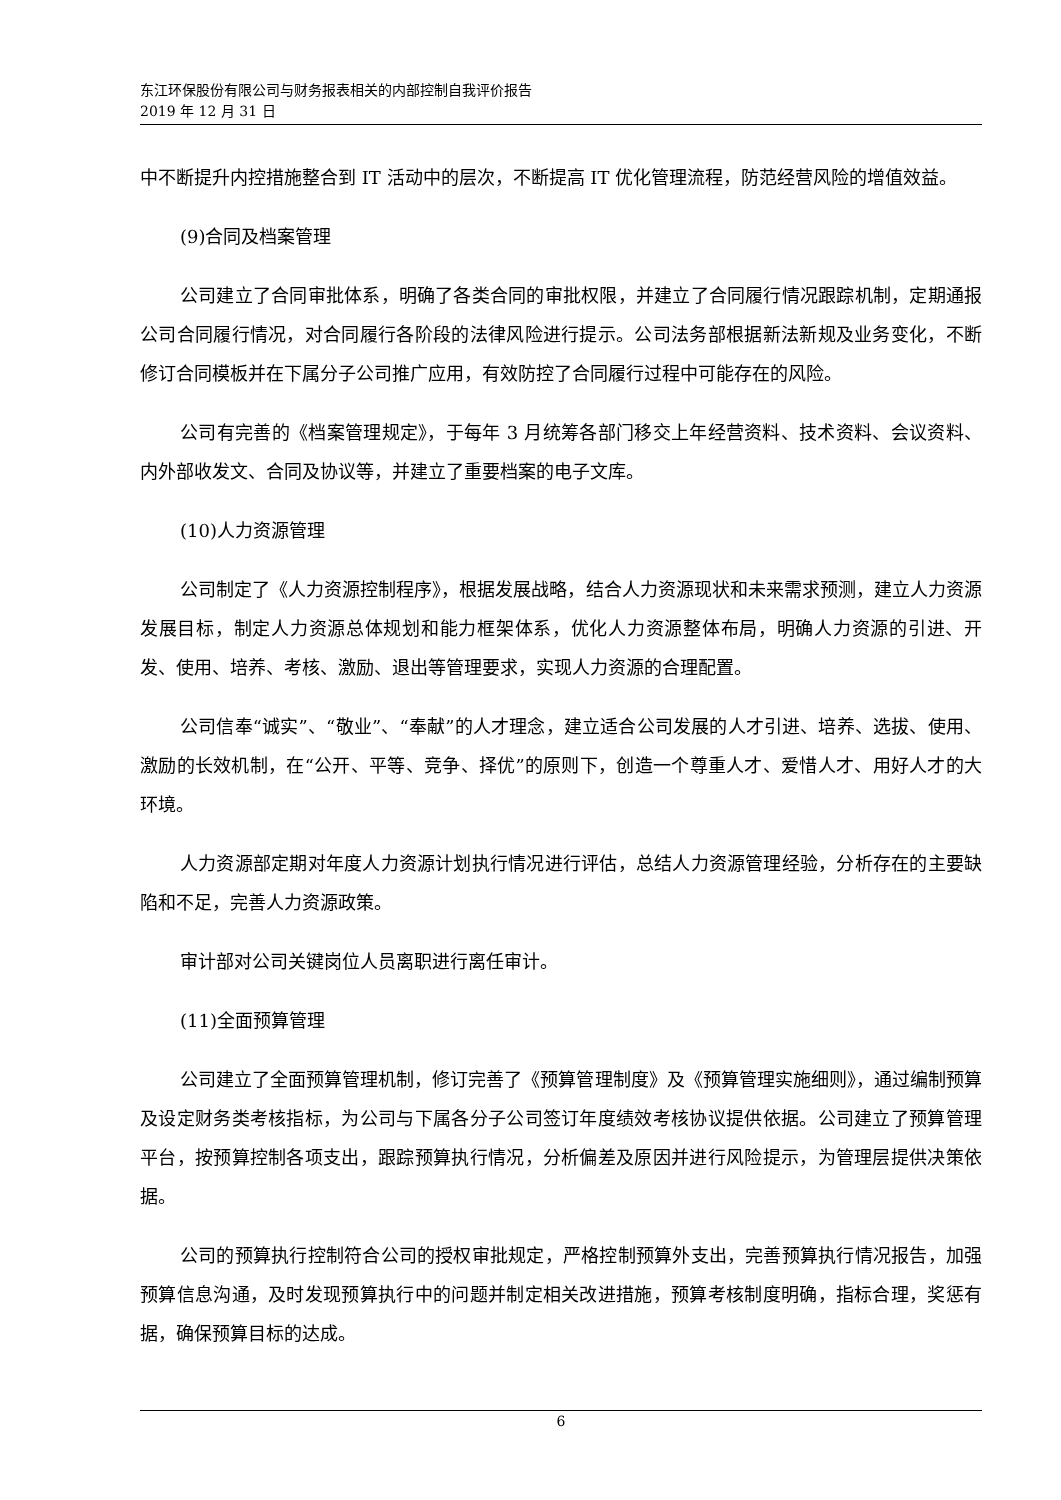东江环保股份有限公司与财务报表相关的内部控制自我评价报告
2019 年 12 月 31 日
中不断提升内控措施整合到 IT 活动中的层次，不断提高 IT 优化管理流程，防范经营风险的增值效益。
(9)合同及档案管理
公司建立了合同审批体系，明确了各类合同的审批权限，并建立了合同履行情况跟踪机制，定期通报公司合同履行情况，对合同履行各阶段的法律风险进行提示。公司法务部根据新法新规及业务变化，不断修订合同模板并在下属分子公司推广应用，有效防控了合同履行过程中可能存在的风险。
公司有完善的《档案管理规定》，于每年 3 月统筹各部门移交上年经营资料、技术资料、会议资料、内外部收发文、合同及协议等，并建立了重要档案的电子文库。
(10)人力资源管理
公司制定了《人力资源控制程序》，根据发展战略，结合人力资源现状和未来需求预测，建立人力资源发展目标，制定人力资源总体规划和能力框架体系，优化人力资源整体布局，明确人力资源的引进、开发、使用、培养、考核、激励、退出等管理要求，实现人力资源的合理配置。
公司信奉“诚实”、“敬业”、“奉献”的人才理念，建立适合公司发展的人才引进、培养、选拔、使用、激励的长效机制，在“公开、平等、竞争、择优”的原则下，创造一个尊重人才、爱惜人才、用好人才的大环境。
人力资源部定期对年度人力资源计划执行情况进行评估，总结人力资源管理经验，分析存在的主要缺陷和不足，完善人力资源政策。
审计部对公司关键岗位人员离职进行离任审计。
(11)全面预算管理
公司建立了全面预算管理机制，修订完善了《预算管理制度》及《预算管理实施细则》，通过编制预算及设定财务类考核指标，为公司与下属各分子公司签订年度绩效考核协议提供依据。公司建立了预算管理平台，按预算控制各项支出，跟踪预算执行情况，分析偏差及原因并进行风险提示，为管理层提供决策依据。
公司的预算执行控制符合公司的授权审批规定，严格控制预算外支出，完善预算执行情况报告，加强预算信息沟通，及时发现预算执行中的问题并制定相关改进措施，预算考核制度明确，指标合理，奖惩有据，确保预算目标的达成。
6